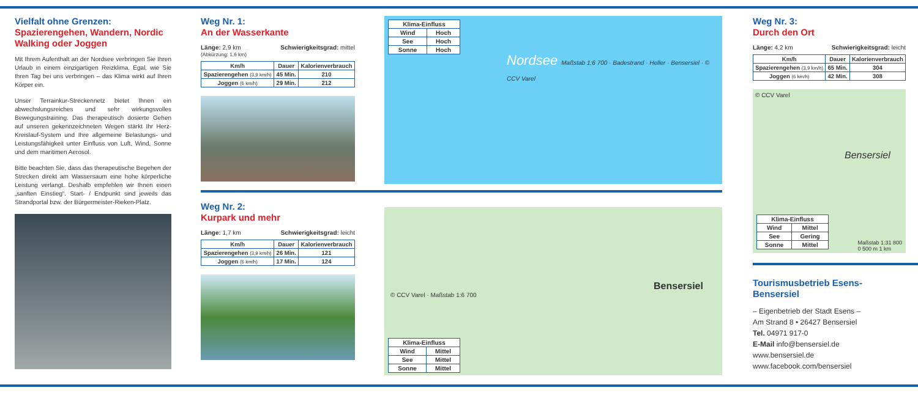Vielfalt ohne Grenzen:
Spazierengehen, Wandern, Nordic Walking oder Joggen
Mit Ihrem Aufenthalt an der Nordsee verbringen Sie Ihren Urlaub in einem einzigartigen Reizklima. Egal, wie Sie Ihren Tag bei uns verbringen – das Klima wirkt auf Ihren Körper ein.
Unser Terrainkur-Streckennetz bietet Ihnen ein abwechslungsreiches und sehr wirkungsvolles Bewegungstraining. Das therapeutisch dosierte Gehen auf unseren gekennzeichneten Wegen stärkt Ihr Herz-Kreislauf-System und Ihre allgemeine Belastungs- und Leistungsfähigkeit unter Einfluss von Luft, Wind, Sonne und dem maritimen Aerosol.
Bitte beachten Sie, dass das therapeutische Begehen der Strecken direkt am Wassersaum eine hohe körperliche Leistung verlangt. Deshalb empfehlen wir Ihnen einen „sanften Einstieg“. Start- / Endpunkt sind jeweils das Strandportal bzw. der Bürgermeister-Rieken-Platz.
Weg Nr. 1:
An der Wasserkante
Länge: 2,9 km
(Abkürzung: 1,6 km)
Schwierigkeitsgrad: mittel
| Km/h | Dauer | Kalorienverbrauch |
| --- | --- | --- |
| Spazierengehen (3,9 km/h) | 45 Min. | 210 |
| Joggen (6 km/h) | 29 Min. | 212 |
Weg Nr. 2:
Kurpark und mehr
Länge: 1,7 km Schwierigkeitsgrad: leicht
| Km/h | Dauer | Kalorienverbrauch |
| --- | --- | --- |
| Spazierengehen (3,9 km/h) | 26 Min. | 121 |
| Joggen (6 km/h) | 17 Min. | 124 |
| Klima-Einfluss | |
| --- | --- |
| Wind | Hoch |
| See | Hoch |
| Sonne | Hoch |
Nordsee Maßstab 1:6 700 · Badestrand · Heller · Bensersiel · © CCV Varel
Bensersiel
© CCV Varel · Maßstab 1:6 700
| Klima-Einfluss | |
| --- | --- |
| Wind | Mittel |
| See | Mittel |
| Sonne | Mittel |
Weg Nr. 3:
Durch den Ort
Länge: 4,2 km Schwierigkeitsgrad: leicht
| Km/h | Dauer | Kalorienverbrauch |
| --- | --- | --- |
| Spazierengehen (3,9 km/h) | 65 Min. | 304 |
| Joggen (6 km/h) | 42 Min. | 308 |
© CCV Varel
Bensersiel
| Klima-Einfluss | |
| --- | --- |
| Wind | Mittel |
| See | Gering |
| Sonne | Mittel |
Maßstab 1:31 800
0 500 m 1 km
Tourismusbetrieb Esens-Bensersiel
– Eigenbetrieb der Stadt Esens –
Am Strand 8 • 26427 Bensersiel
Tel. 04971 917-0
E-Mail info@bensersiel.de
www.bensersiel.de
www.facebook.com/bensersiel